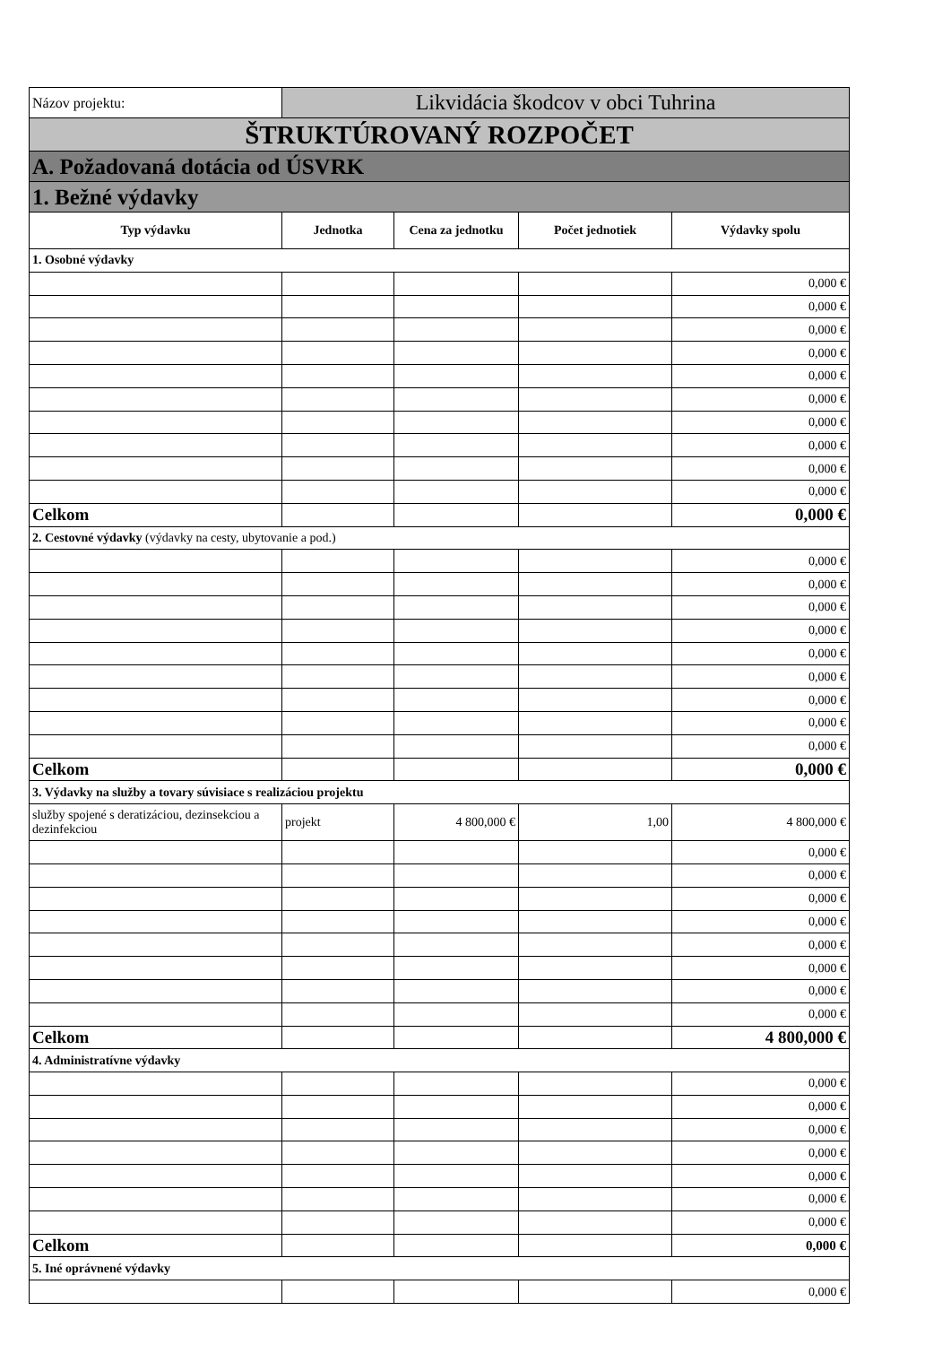| Názov projektu: | Likvidácia škodcov v obci Tuhrina | | | |
| ŠTRUKTÚROVANÝ ROZPOČET | | | | |
| A. Požadovaná dotácia od ÚSVRK | | | | |
| 1. Bežné výdavky | | | | |
| Typ výdavku | Jednotka | Cena za jednotku | Počet jednotiek | Výdavky spolu |
| 1. Osobné výdavky | | | | |
| | | | | 0,000 € |
| | | | | 0,000 € |
| | | | | 0,000 € |
| | | | | 0,000 € |
| | | | | 0,000 € |
| | | | | 0,000 € |
| | | | | 0,000 € |
| | | | | 0,000 € |
| | | | | 0,000 € |
| | | | | 0,000 € |
| Celkom | | | | 0,000 € |
| 2. Cestovné výdavky (výdavky na cesty, ubytovanie a pod.) | | | | |
| | | | | 0,000 € |
| | | | | 0,000 € |
| | | | | 0,000 € |
| | | | | 0,000 € |
| | | | | 0,000 € |
| | | | | 0,000 € |
| | | | | 0,000 € |
| | | | | 0,000 € |
| | | | | 0,000 € |
| Celkom | | | | 0,000 € |
| 3. Výdavky na služby a tovary súvisiace s realizáciou projektu | | | | |
| služby spojené s deratizáciou, dezinsekciou a dezinfekciou | projekt | 4 800,000 € | 1,00 | 4 800,000 € |
| | | | | 0,000 € |
| | | | | 0,000 € |
| | | | | 0,000 € |
| | | | | 0,000 € |
| | | | | 0,000 € |
| | | | | 0,000 € |
| | | | | 0,000 € |
| | | | | 0,000 € |
| Celkom | | | | 4 800,000 € |
| 4. Administratívne výdavky | | | | |
| | | | | 0,000 € |
| | | | | 0,000 € |
| | | | | 0,000 € |
| | | | | 0,000 € |
| | | | | 0,000 € |
| | | | | 0,000 € |
| | | | | 0,000 € |
| Celkom | | | | 0,000 € |
| 5. Iné oprávnené výdavky | | | | |
| | | | | 0,000 € |